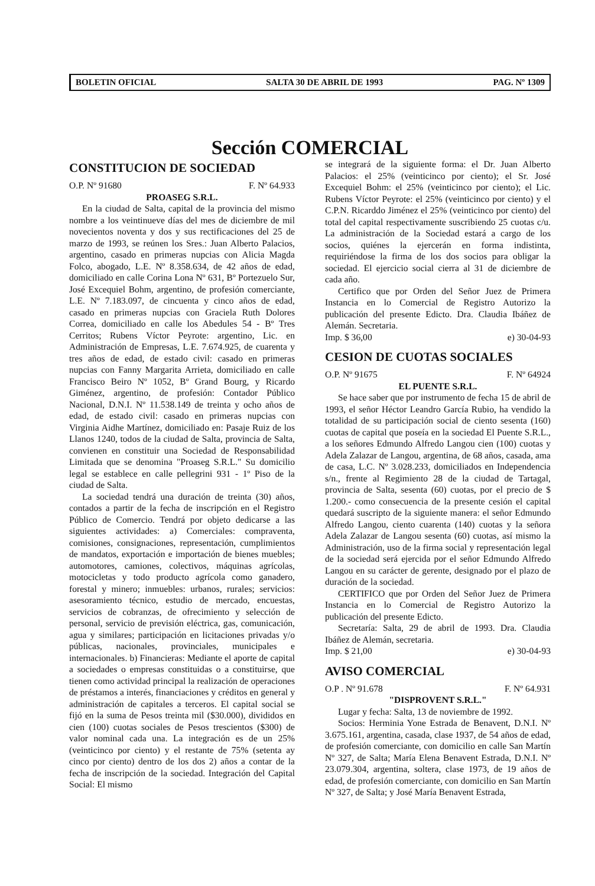BOLETIN OFICIAL SALTA 30 DE ABRIL DE 1993 PAG. Nº 1309
Sección COMERCIAL
CONSTITUCION DE SOCIEDAD
O.P. Nº 91680 F. Nº 64.933
PROASEG S.R.L.
En la ciudad de Salta, capital de la provincia del mismo nombre a los veintinueve días del mes de diciembre de mil novecientos noventa y dos y sus rectificaciones del 25 de marzo de 1993, se reúnen los Sres.: Juan Alberto Palacios, argentino, casado en primeras nupcias con Alicia Magda Folco, abogado, L.E. Nº 8.358.634, de 42 años de edad, domiciliado en calle Corina Lona Nº 631, Bº Portezuelo Sur, José Excequiel Bohm, argentino, de profesión comerciante, L.E. Nº 7.183.097, de cincuenta y cinco años de edad, casado en primeras nupcias con Graciela Ruth Dolores Correa, domiciliado en calle los Abedules 54 - Bº Tres Cerritos; Rubens Víctor Peyrote: argentino, Lic. en Administración de Empresas, L.E. 7.674.925, de cuarenta y tres años de edad, de estado civil: casado en primeras nupcias con Fanny Margarita Arrieta, domiciliado en calle Francisco Beiro Nº 1052, Bº Grand Bourg, y Ricardo Giménez, argentino, de profesión: Contador Público Nacional, D.N.I. Nº 11.538.149 de treinta y ocho años de edad, de estado civil: casado en primeras nupcias con Virginia Aidhe Martínez, domiciliado en: Pasaje Ruiz de los Llanos 1240, todos de la ciudad de Salta, provincia de Salta, convienen en constituir una Sociedad de Responsabilidad Limitada que se denomina "Proaseg S.R.L." Su domicilio legal se establece en calle pellegrini 931 - 1º Piso de la ciudad de Salta.
La sociedad tendrá una duración de treinta (30) años, contados a partir de la fecha de inscripción en el Registro Público de Comercio. Tendrá por objeto dedicarse a las siguientes actividades: a) Comerciales: compraventa, comisiones, consignaciones, representación, cumplimientos de mandatos, exportación e importación de bienes muebles; automotores, camiones, colectivos, máquinas agrícolas, motocicletas y todo producto agrícola como ganadero, forestal y minero; inmuebles: urbanos, rurales; servicios: asesoramiento técnico, estudio de mercado, encuestas, servicios de cobranzas, de ofrecimiento y selección de personal, servicio de previsión eléctrica, gas, comunicación, agua y similares; participación en licitaciones privadas y/o públicas, nacionales, provinciales, municipales e internacionales. b) Financieras: Mediante el aporte de capital a sociedades o empresas constituidas o a constituirse, que tienen como actividad principal la realización de operaciones de préstamos a interés, financiaciones y créditos en general y administración de capitales a terceros. El capital social se fijó en la suma de Pesos treinta mil ($30.000), divididos en cien (100) cuotas sociales de Pesos trescientos ($300) de valor nominal cada una. La integración es de un 25% (veinticinco por ciento) y el restante de 75% (setenta ay cinco por ciento) dentro de los dos 2) años a contar de la fecha de inscripción de la sociedad. Integración del Capital Social: El mismo
se integrará de la siguiente forma: el Dr. Juan Alberto Palacios: el 25% (veinticinco por ciento); el Sr. José Excequiel Bohm: el 25% (veinticinco por ciento); el Lic. Rubens Víctor Peyrote: el 25% (veinticinco por ciento) y el C.P.N. Ricarddo Jiménez el 25% (veinticinco por ciento) del total del capital respectivamente suscribiendo 25 cuotas c/u. La administración de la Sociedad estará a cargo de los socios, quiénes la ejercerán en forma indistinta, requiriéndose la firma de los dos socios para obligar la sociedad. El ejercicio social cierra al 31 de diciembre de cada año.
Certifico que por Orden del Señor Juez de Primera Instancia en lo Comercial de Registro Autorizo la publicación del presente Edicto. Dra. Claudia Ibáñez de Alemán. Secretaria.
Imp. $ 36,00 e) 30-04-93
CESION DE CUOTAS SOCIALES
O.P. Nº 91675 F. Nº 64924
EL PUENTE S.R.L.
Se hace saber que por instrumento de fecha 15 de abril de 1993, el señor Héctor Leandro García Rubio, ha vendido la totalidad de su participación social de ciento sesenta (160) cuotas de capital que poseía en la sociedad El Puente S.R.L., a los señores Edmundo Alfredo Langou cien (100) cuotas y Adela Zalazar de Langou, argentina, de 68 años, casada, ama de casa, L.C. Nº 3.028.233, domiciliados en Independencia s/n., frente al Regimiento 28 de la ciudad de Tartagal, provincia de Salta, sesenta (60) cuotas, por el precio de $ 1.200.- como consecuencia de la presente cesión el capital quedará suscripto de la siguiente manera: el señor Edmundo Alfredo Langou, ciento cuarenta (140) cuotas y la señora Adela Zalazar de Langou sesenta (60) cuotas, así mismo la Administración, uso de la firma social y representación legal de la sociedad será ejercida por el señor Edmundo Alfredo Langou en su carácter de gerente, designado por el plazo de duración de la sociedad.
CERTIFICO que por Orden del Señor Juez de Primera Instancia en lo Comercial de Registro Autorizo la publicación del presente Edicto.
Secretaría: Salta, 29 de abril de 1993. Dra. Claudia Ibáñez de Alemán, secretaria.
Imp. $ 21,00 e) 30-04-93
AVISO COMERCIAL
O.P . Nº 91.678 F. Nº 64.931
"DISPROVENT S.R.L."
Lugar y fecha: Salta, 13 de noviembre de 1992.
Socios: Herminia Yone Estrada de Benavent, D.N.I. Nº 3.675.161, argentina, casada, clase 1937, de 54 años de edad, de profesión comerciante, con domicilio en calle San Martín Nº 327, de Salta; María Elena Benavent Estrada, D.N.I. Nº 23.079.304, argentina, soltera, clase 1973, de 19 años de edad, de profesión comerciante, con domicilio en San Martín Nº 327, de Salta; y José María Benavent Estrada,